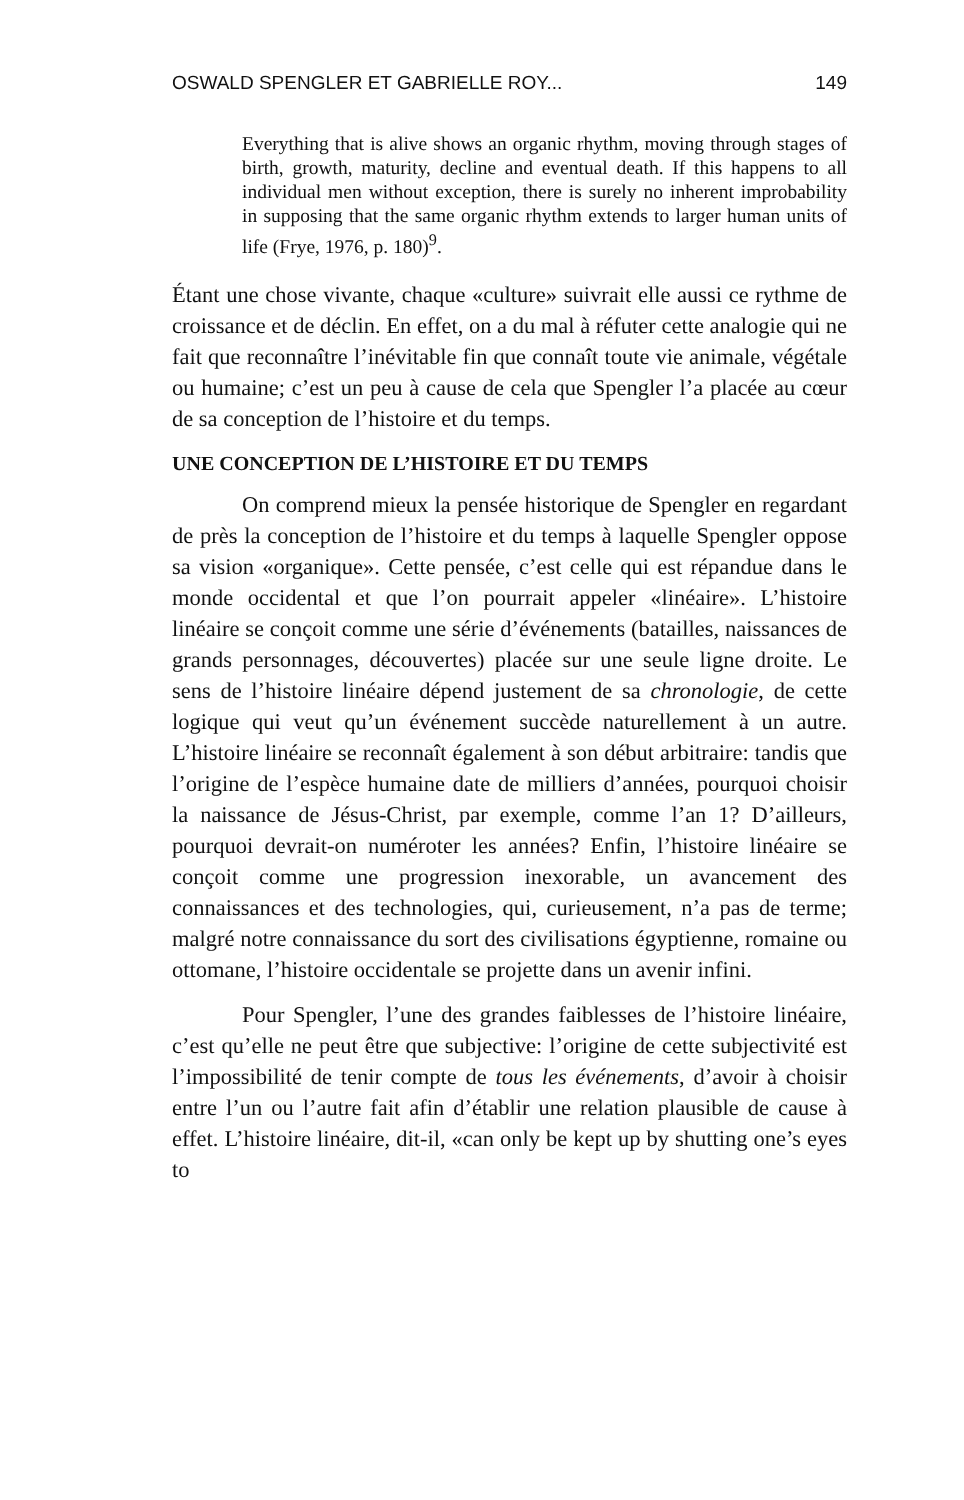OSWALD SPENGLER ET GABRIELLE ROY... 149
Everything that is alive shows an organic rhythm, moving through stages of birth, growth, maturity, decline and eventual death. If this happens to all individual men without exception, there is surely no inherent improbability in supposing that the same organic rhythm extends to larger human units of life (Frye, 1976, p. 180)<sup>9</sup>.
Étant une chose vivante, chaque «culture» suivrait elle aussi ce rythme de croissance et de déclin. En effet, on a du mal à réfuter cette analogie qui ne fait que reconnaître l’inévitable fin que connaît toute vie animale, végétale ou humaine; c’est un peu à cause de cela que Spengler l’a placée au cœur de sa conception de l’histoire et du temps.
UNE CONCEPTION DE L’HISTOIRE ET DU TEMPS
On comprend mieux la pensée historique de Spengler en regardant de près la conception de l’histoire et du temps à laquelle Spengler oppose sa vision «organique». Cette pensée, c’est celle qui est répandue dans le monde occidental et que l’on pourrait appeler «linéaire». L’histoire linéaire se conçoit comme une série d’événements (batailles, naissances de grands personnages, découvertes) placée sur une seule ligne droite. Le sens de l’histoire linéaire dépend justement de sa chronologie, de cette logique qui veut qu’un événement succède naturellement à un autre. L’histoire linéaire se reconnaît également à son début arbitraire: tandis que l’origine de l’espèce humaine date de milliers d’années, pourquoi choisir la naissance de Jésus-Christ, par exemple, comme l’an 1? D’ailleurs, pourquoi devrait-on numéroter les années? Enfin, l’histoire linéaire se conçoit comme une progression inexorable, un avancement des connaissances et des technologies, qui, curieusement, n’a pas de terme; malgré notre connaissance du sort des civilisations égyptienne, romaine ou ottomane, l’histoire occidentale se projette dans un avenir infini.
Pour Spengler, l’une des grandes faiblesses de l’histoire linéaire, c’est qu’elle ne peut être que subjective: l’origine de cette subjectivité est l’impossibilité de tenir compte de tous les événements, d’avoir à choisir entre l’un ou l’autre fait afin d’établir une relation plausible de cause à effet. L’histoire linéaire, dit-il, «can only be kept up by shutting one’s eyes to